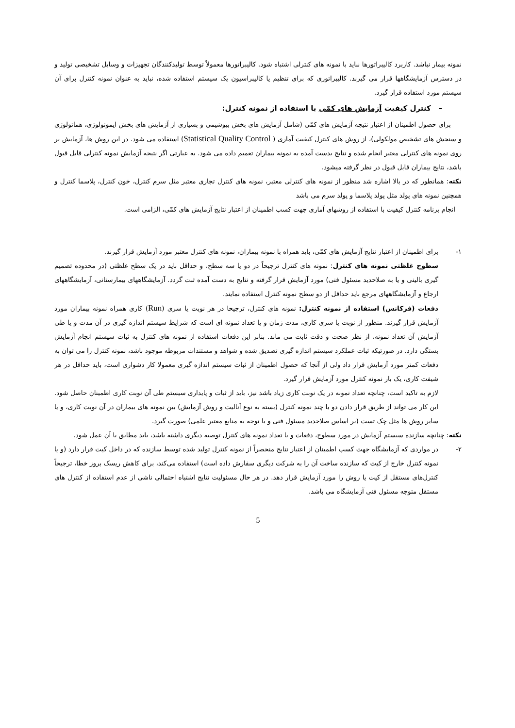نمونه بیمار نباشد. کاربرد کالیبراتورها نباید با نمونه های کنترلی اشتباه شود. کالیبراتورها معمولاً توسط تولیدکنندگان تجهیزات و وسایل تشخیصی تولید و در دسترس آزمایشگاهها قرار می گیرند. کالیبراتوری که برای تنظیم یا کالیبراسیون یک سیستم استفاده شده، نباید به عنوان نمونه کنترل برای آن سیستم مورد استفاده قرار گیرد.
– کنترل کیفیت آزمایش های کمّی با استفاده از نمونه کنترل:
برای حصول اطمینان از اعتبار نتیجه آزمایش های کمّی (شامل آزمایش های بخش بیوشیمی و بسیاری از آزمایش های بخش ایمونولوژی، هماتولوژی و سنجش های تشخیص مولکولی)، از روش های کنترل کیفیت آماری ( Statistical Quality Control) استفاده می شود. در این روش ها، آزمایش بر روی نمونه های کنترلی معتبر انجام شده و نتایج بدست آمده به نمونه بیماران تعمیم داده می شود. به عبارتی اگر نتیجه آزمایش نمونه کنترلی قابل قبول باشد، نتایج بیماران قابل قبول در نظر گرفته میشود.
نکته: همانطور که در بالا اشاره شد منظور از نمونه های کنترلی معتبر، نمونه های کنترل تجاری معتبر مثل سرم کنترل، خون کنترل، پلاسما کنترل و همچنین نمونه های پولد مثل پولد پلاسما و پولد سرم می باشد
انجام برنامه کنترل کیفیت با استفاده از روشهای آماری جهت کسب اطمینان از اعتبار نتایج آزمایش های کمّی، الزامی است.
۱- برای اطمینان از اعتبار نتایج آزمایش های کمّی، باید همراه با نمونه بیماران، نمونه های کنترل معتبر مورد آزمایش قرار گیرند.
سطوح غلظتی نمونه های کنترل: نمونه های کنترل ترجیحاً در دو یا سه سطح، و حداقل باید در یک سطح غلظتی (در محدوده تصمیم گیری بالینی و یا به صلاحدید مسئول فنی) مورد آزمایش قرار گرفته و نتایج به دست آمده ثبت گردد. آزمایشگاههای بیمارستانی، آزمایشگاههای ارجاع و آزمایشگاههای مرجع باید حداقل از دو سطح نمونه کنترل استفاده نمایند.
دفعات (فرکانس) استفاده از نمونه کنترل: نمونه های کنترل، ترجیحا در هر نوبت یا سری (Run) کاری همراه نمونه بیماران مورد آزمایش قرار گیرند. منظور از نوبت یا سری کاری، مدت زمان و یا تعداد نمونه ای است که شرایط سیستم اندازه گیری در آن مدت و یا طی آزمایش آن تعداد نمونه، از نظر صحت و دقت ثابت می ماند. بنابر این دفعات استفاده از نمونه های کنترل به ثبات سیستم انجام آزمایش بستگی دارد. در صورتیکه ثبات عملکرد سیستم اندازه گیری تصدیق شده و شواهد و مستندات مربوطه موجود باشد، نمونه کنترل را می توان به دفعات کمتر مورد آزمایش قرار داد ولی از آنجا که حصول اطمینان از ثبات سیستم اندازه گیری معمولا کار دشواری است، باید حداقل در هر شیفت کاری، یک بار نمونه کنترل مورد آزمایش قرار گیرد.
لازم به تاکید است، چنانچه تعداد نمونه در یک نوبت کاری زیاد باشد نیز، باید از ثبات و پایداری سیستم طی آن نوبت کاری اطمینان حاصل شود. این کار می تواند از طریق قرار دادن دو یا چند نمونه کنترل (بسته به نوع آنالیت و روش آزمایش) بین نمونه های بیماران در آن نوبت کاری، و یا سایر روش ها مثل چک تست (بر اساس صلاحدید مسئول فنی و با توجه به منابع معتبر علمی) صورت گیرد.
نکته: چنانچه سازنده سیستم آزمایش در مورد سطوح، دفعات و یا تعداد نمونه های کنترل توصیه دیگری داشته باشد، باید مطابق با آن عمل شود.
۲- در مواردی که آزمایشگاه جهت کسب اطمینان از اعتبار نتایج منحصراً از نمونه کنترل تولید شده توسط سازنده که در داخل کیت قرار دارد (و یا نمونه کنترل خارج از کیت که سازنده ساخت آن را به شرکت دیگری سفارش داده است) استفاده می‌کند، برای کاهش ریسک بروز خطا، ترجیحاً کنترل‌های مستقل از کیت یا روش را مورد آزمایش قرار دهد. در هر حال مسئولیت نتایج اشتباه احتمالی ناشی از عدم استفاده از کنترل های مستقل متوجه مسئول فنی آزمایشگاه می باشد.
5